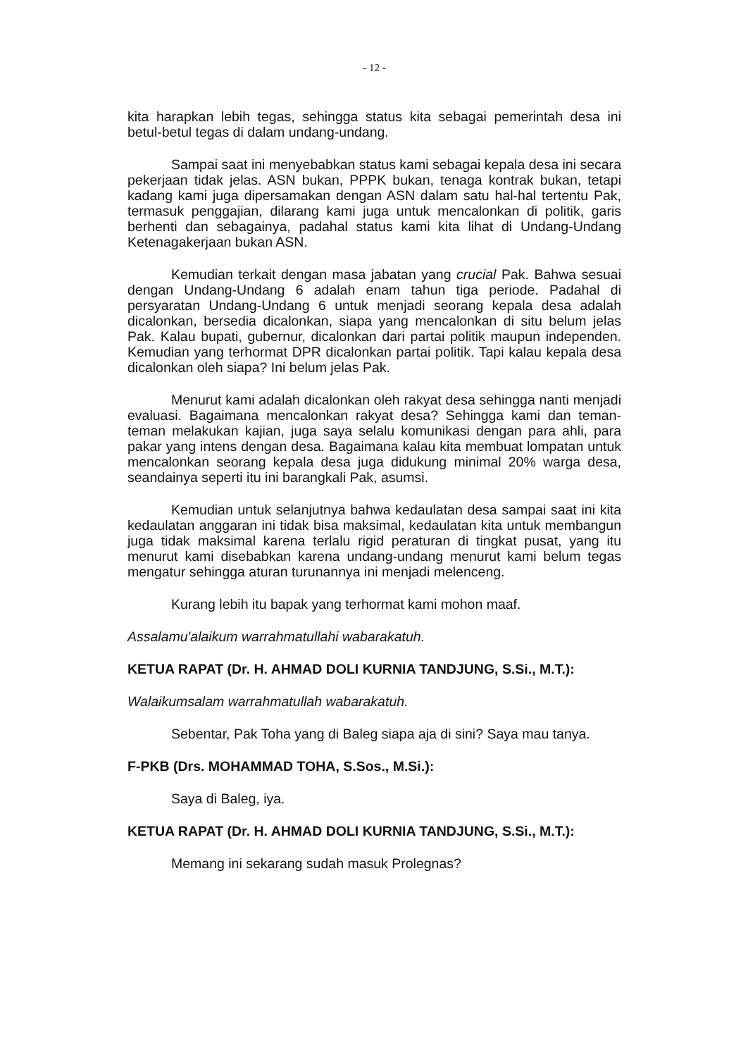- 12 -
kita harapkan lebih tegas, sehingga status kita sebagai pemerintah desa ini betul-betul tegas di dalam undang-undang.
Sampai saat ini menyebabkan status kami sebagai kepala desa ini secara pekerjaan tidak jelas. ASN bukan, PPPK bukan, tenaga kontrak bukan, tetapi kadang kami juga dipersamakan dengan ASN dalam satu hal-hal tertentu Pak, termasuk penggajian, dilarang kami juga untuk mencalonkan di politik, garis berhenti dan sebagainya, padahal status kami kita lihat di Undang-Undang Ketenagakerjaan bukan ASN.
Kemudian terkait dengan masa jabatan yang crucial Pak. Bahwa sesuai dengan Undang-Undang 6 adalah enam tahun tiga periode. Padahal di persyaratan Undang-Undang 6 untuk menjadi seorang kepala desa adalah dicalonkan, bersedia dicalonkan, siapa yang mencalonkan di situ belum jelas Pak. Kalau bupati, gubernur, dicalonkan dari partai politik maupun independen. Kemudian yang terhormat DPR dicalonkan partai politik. Tapi kalau kepala desa dicalonkan oleh siapa? Ini belum jelas Pak.
Menurut kami adalah dicalonkan oleh rakyat desa sehingga nanti menjadi evaluasi. Bagaimana mencalonkan rakyat desa? Sehingga kami dan teman-teman melakukan kajian, juga saya selalu komunikasi dengan para ahli, para pakar yang intens dengan desa. Bagaimana kalau kita membuat lompatan untuk mencalonkan seorang kepala desa juga didukung minimal 20% warga desa, seandainya seperti itu ini barangkali Pak, asumsi.
Kemudian untuk selanjutnya bahwa kedaulatan desa sampai saat ini kita kedaulatan anggaran ini tidak bisa maksimal, kedaulatan kita untuk membangun juga tidak maksimal karena terlalu rigid peraturan di tingkat pusat, yang itu menurut kami disebabkan karena undang-undang menurut kami belum tegas mengatur sehingga aturan turunannya ini menjadi melenceng.
Kurang lebih itu bapak yang terhormat kami mohon maaf.
Assalamu'alaikum warrahmatullahi wabarakatuh.
KETUA RAPAT (Dr. H. AHMAD DOLI KURNIA TANDJUNG, S.Si., M.T.):
Walaikumsalam warrahmatullah wabarakatuh.
Sebentar, Pak Toha yang di Baleg siapa aja di sini? Saya mau tanya.
F-PKB (Drs. MOHAMMAD TOHA, S.Sos., M.Si.):
Saya di Baleg, iya.
KETUA RAPAT (Dr. H. AHMAD DOLI KURNIA TANDJUNG, S.Si., M.T.):
Memang ini sekarang sudah masuk Prolegnas?